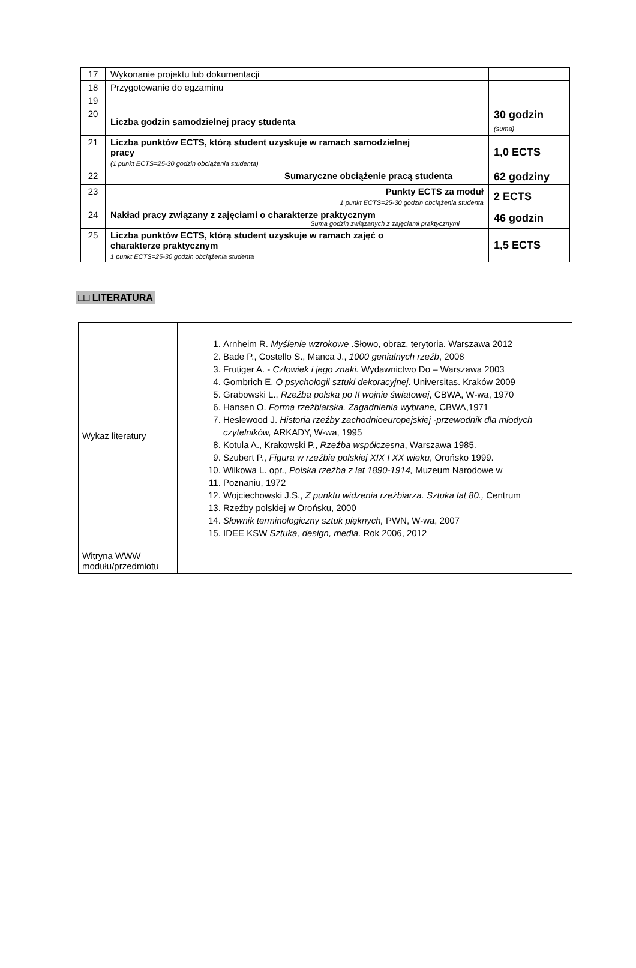| 17 | Wykonanie projektu lub dokumentacji | |
| 18 | Przygotowanie do egzaminu | |
| 19 | | |
| 20 | Liczba godzin samodzielnej pracy studenta | 30 godzin (suma) |
| 21 | Liczba punktów ECTS, którą student uzyskuje w ramach samodzielnej pracy (1 punkt ECTS=25-30 godzin obciążenia studenta) | 1,0 ECTS |
| 22 | Sumaryczne obciążenie pracą studenta | 62 godziny |
| 23 | Punkty ECTS za moduł 1 punkt ECTS=25-30 godzin obciążenia studenta | 2 ECTS |
| 24 | Nakład pracy związany z zajęciami o charakterze praktycznym Suma godzin związanych z zajęciami praktycznymi | 46 godzin |
| 25 | Liczba punktów ECTS, którą student uzyskuje w ramach zajęć o charakterze praktycznym 1 punkt ECTS=25-30 godzin obciążenia studenta | 1,5 ECTS |
□□ LITERATURA
| Wykaz literatury | 1. Arnheim R. Myślenie wzrokowe .Słowo, obraz, terytoria. Warszawa 2012 2. Bade P., Costello S., Manca J., 1000 genialnych rzeźb , 2008 3. Frutiger A. - Człowiek i jego znaki. Wydawnictwo Do – Warszawa 2003 4. Gombrich E. O psychologii sztuki dekoracyjnej . Universitas. Kraków 2009 5. Grabowski L., Rzeźba polska po II wojnie światowej , CBWA, W-wa, 1970 6. Hansen O. Forma rzeźbiarska. Zagadnienia wybrane, CBWA,1971 7. Heslewood J. Historia rzeźby zachodnioeuropejskiej -przewodnik dla młodych czytelników, ARKADY, W-wa, 1995 8. Kotula A., Krakowski P., Rzeźba współczesna , Warszawa 1985. 9. Szubert P., Figura w rzeźbie polskiej XIX I XX wieku , Orońsko 1999. 10. Wilkowa L. opr., Polska rzeźba z lat 1890-1914, Muzeum Narodowe w 11. Poznaniu, 1972 12. Wojciechowski J.S., Z punktu widzenia rzeźbiarza. Sztuka lat 80., Centrum 13. Rzeźby polskiej w Orońsku, 2000 14. Słownik terminologiczny sztuk pięknych, PWN, W-wa, 2007 15. IDEE KSW Sztuka, design, media . Rok 2006, 2012 |
| Witryna WWW modułu/przedmiotu | |